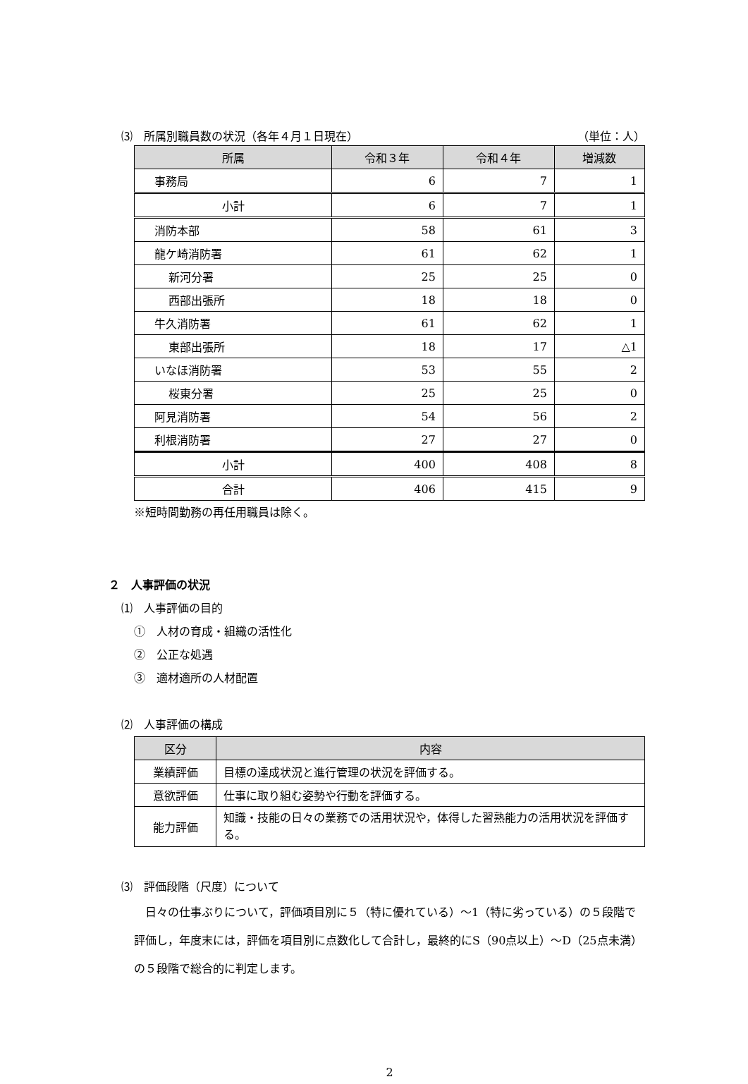⑶　所属別職員数の状況（各年４月１日現在） （単位：人）
| 所属 | 令和３年 | 令和４年 | 増減数 |
| --- | --- | --- | --- |
| 事務局 | 6 | 7 | 1 |
| 小計 | 6 | 7 | 1 |
| 消防本部 | 58 | 61 | 3 |
| 龍ケ崎消防署 | 61 | 62 | 1 |
| 新河分署 | 25 | 25 | 0 |
| 西部出張所 | 18 | 18 | 0 |
| 牛久消防署 | 61 | 62 | 1 |
| 東部出張所 | 18 | 17 | △1 |
| いなほ消防署 | 53 | 55 | 2 |
| 桜東分署 | 25 | 25 | 0 |
| 阿見消防署 | 54 | 56 | 2 |
| 利根消防署 | 27 | 27 | 0 |
| 小計 | 400 | 408 | 8 |
| 合計 | 406 | 415 | 9 |
※短時間勤務の再任用職員は除く。
２　人事評価の状況
⑴　人事評価の目的
①　人材の育成・組織の活性化
②　公正な処遇
③　適材適所の人材配置
⑵　人事評価の構成
| 区分 | 内容 |
| --- | --- |
| 業績評価 | 目標の達成状況と進行管理の状況を評価する。 |
| 意欲評価 | 仕事に取り組む姿勢や行動を評価する。 |
| 能力評価 | 知識・技能の日々の業務での活用状況や，体得した習熟能力の活用状況を評価する。 |
⑶　評価段階（尺度）について
　日々の仕事ぶりについて，評価項目別に５（特に優れている）～1（特に劣っている）の５段階で評価し，年度末には，評価を項目別に点数化して合計し，最終的にS（90点以上）～D（25点未満）の５段階で総合的に判定します。
2